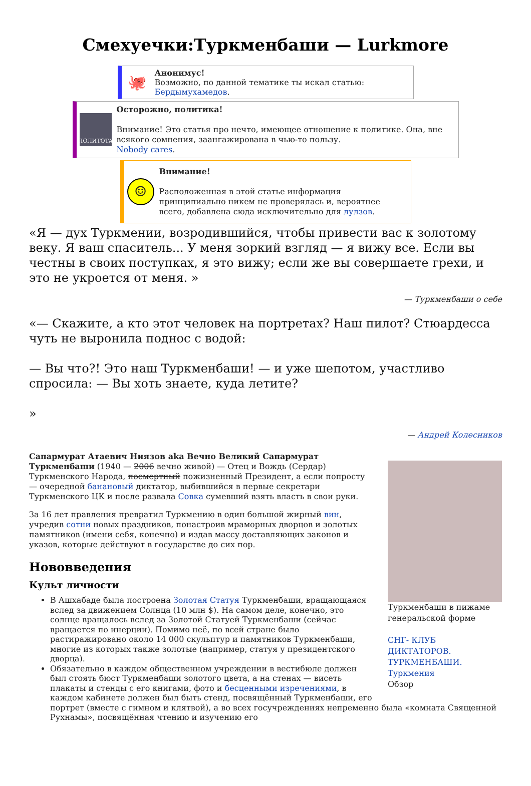Смехуечки:Туркменбаши — Lurkmore
🐙
Анонимус!
Возможно, по данной тематике ты искал статью:
Бердымухамедов.
ПОЛИТОТА
Осторожно, политика!
Внимание! Это статья про нечто, имеющее отношение к политике. Она, вне всякого сомнения, заангажирована в чью-то пользу.
Nobody cares.
☺
Внимание!
Расположенная в этой статье информация принципиально никем не проверялась и, вероятнее всего, добавлена сюда исключительно для лулзов.
«Я — дух Туркмении, возродившийся, чтобы привести вас к золотому веку. Я ваш спаситель... У меня зоркий взгляд — я вижу все. Если вы честны в своих поступках, я это вижу; если же вы совершаете грехи, и это не укроется от меня. »
— Туркменбаши о себе
«— Скажите, а кто этот человек на портретах? Наш пилот? Стюардесса чуть не выронила поднос с водой:
— Вы что?! Это наш Туркменбаши! — и уже шепотом, участливо спросила: — Вы хоть знаете, куда летите?
»
— Андрей Колесников
Туркменбаши в пижаме генеральской форме
СНГ- КЛУБ ДИКТАТОРОВ. ТУРКМЕНБАШИ. Туркмения
Обзор
Сапармурат Атаевич Ниязов aka Вечно Великий Сапармурат Туркменбаши (1940 — 2006 вечно живой) — Отец и Вождь (Сердар) Туркменского Народа, посмертный пожизненный Президент, а если попросту — очередной банановый диктатор, выбившийся в первые секретари Туркменского ЦК и после развала Совка сумевший взять власть в свои руки.
За 16 лет правления превратил Туркмению в один большой жирный вин, учредив сотни новых праздников, понастроив мраморных дворцов и золотых памятников (имени себя, конечно) и издав массу доставляющих законов и указов, которые действуют в государстве до сих пор.
Нововведения
Культ личности
В Ашхабаде была построена Золотая Статуя Туркменбаши, вращающаяся вслед за движением Солнца (10 млн $). На самом деле, конечно, это солнце вращалось вслед за Золотой Статуей Туркменбаши (сейчас вращается по инерции). Помимо неё, по всей стране было растиражировано около 14 000 скульптур и памятников Туркменбаши, многие из которых также золотые (например, статуя у президентского дворца).
Обязательно в каждом общественном учреждении в вестибюле должен был стоять бюст Туркменбаши золотого цвета, а на стенах — висеть плакаты и стенды с его книгами, фото и бесценными изречениями, в каждом кабинете должен был быть стенд, посвящённый Туркменбаши, его портрет (вместе с гимном и клятвой), а во всех госучреждениях непременно была «комната Священной Рухнамы», посвящённая чтению и изучению его